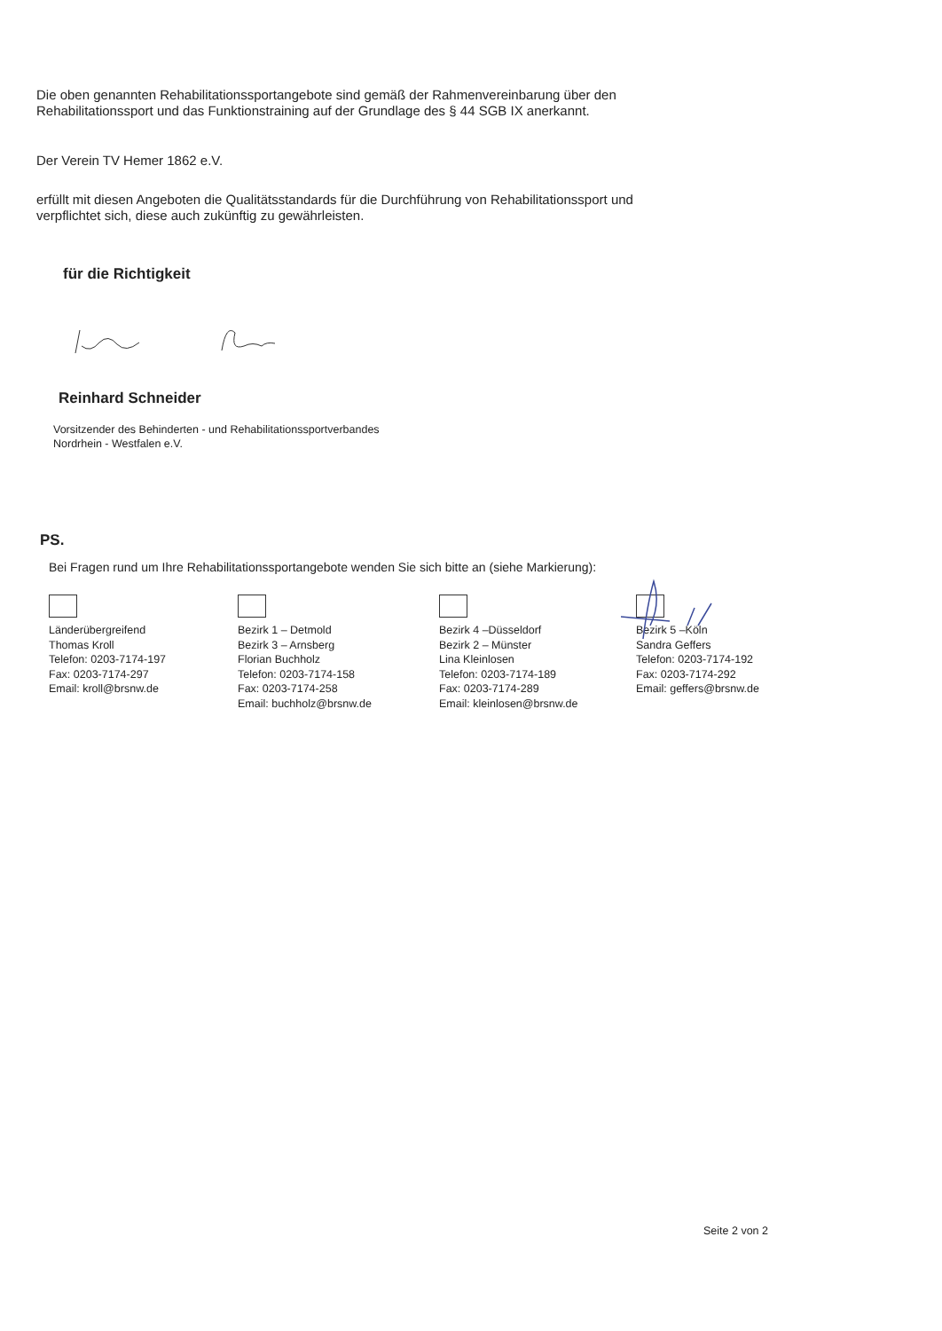Die oben genannten Rehabilitationssportangebote sind gemäß der Rahmenvereinbarung über den
Rehabilitationssport und das Funktionstraining auf der Grundlage des § 44 SGB IX anerkannt.
Der Verein TV Hemer 1862 e.V.
erfüllt mit diesen Angeboten die Qualitätsstandards für die Durchführung von Rehabilitationssport und
verpflichtet sich, diese auch zukünftig zu gewährleisten.
für die Richtigkeit
Reinhard Schneider
Vorsitzender des Behinderten - und Rehabilitationssportverbandes
Nordrhein - Westfalen e.V.
PS.
Bei Fragen rund um Ihre Rehabilitationssportangebote wenden Sie sich bitte an (siehe Markierung):
Länderübergreifend
Thomas Kroll
Telefon: 0203-7174-197
Fax: 0203-7174-297
Email: kroll@brsnw.de
Bezirk 1 – Detmold
Bezirk 3 – Arnsberg
Florian Buchholz
Telefon: 0203-7174-158
Fax: 0203-7174-258
Email: buchholz@brsnw.de
Bezirk 4 –Düsseldorf
Bezirk 2 – Münster
Lina Kleinlosen
Telefon: 0203-7174-189
Fax: 0203-7174-289
Email: kleinlosen@brsnw.de
Bezirk 5 –Köln
Sandra Geffers
Telefon: 0203-7174-192
Fax: 0203-7174-292
Email: geffers@brsnw.de
Seite 2 von 2